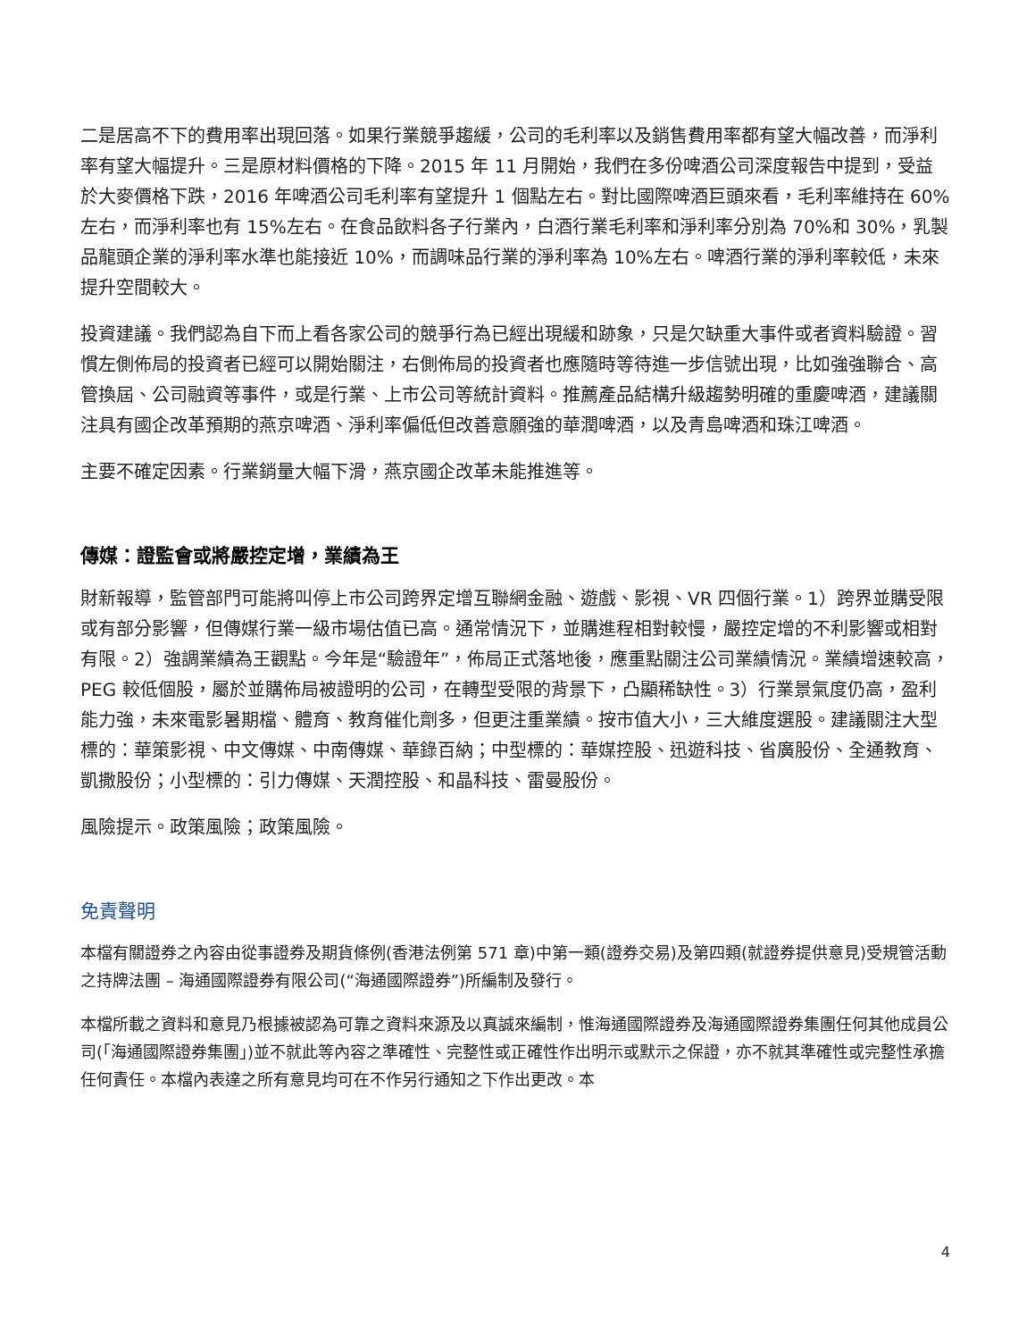二是居高不下的費用率出現回落。如果行業競爭趨緩，公司的毛利率以及銷售費用率都有望大幅改善，而淨利率有望大幅提升。三是原材料價格的下降。2015 年 11 月開始，我們在多份啤酒公司深度報告中提到，受益於大麥價格下跌，2016 年啤酒公司毛利率有望提升 1 個點左右。對比國際啤酒巨頭來看，毛利率維持在 60%左右，而淨利率也有 15%左右。在食品飲料各子行業內，白酒行業毛利率和淨利率分別為 70%和 30%，乳製品龍頭企業的淨利率水準也能接近 10%，而調味品行業的淨利率為 10%左右。啤酒行業的淨利率較低，未來提升空間較大。
投資建議。我們認為自下而上看各家公司的競爭行為已經出現緩和跡象，只是欠缺重大事件或者資料驗證。習慣左側佈局的投資者已經可以開始關注，右側佈局的投資者也應隨時等待進一步信號出現，比如強強聯合、高管換屆、公司融資等事件，或是行業、上市公司等統計資料。推薦產品結構升級趨勢明確的重慶啤酒，建議關注具有國企改革預期的燕京啤酒、淨利率偏低但改善意願強的華潤啤酒，以及青島啤酒和珠江啤酒。
主要不確定因素。行業銷量大幅下滑，燕京國企改革未能推進等。
傳媒：證監會或將嚴控定增，業績為王
財新報導，監管部門可能將叫停上市公司跨界定增互聯網金融、遊戲、影視、VR 四個行業。1）跨界並購受限或有部分影響，但傳媒行業一級市場估值已高。通常情況下，並購進程相對較慢，嚴控定增的不利影響或相對有限。2）強調業績為王觀點。今年是“驗證年”，佈局正式落地後，應重點關注公司業績情況。業績增速較高，PEG 較低個股，屬於並購佈局被證明的公司，在轉型受限的背景下，凸顯稀缺性。3）行業景氣度仍高，盈利能力強，未來電影暑期檔、體育、教育催化劑多，但更注重業績。按市值大小，三大維度選股。建議關注大型標的：華策影視、中文傳媒、中南傳媒、華錄百納；中型標的：華媒控股、迅遊科技、省廣股份、全通教育、凱撒股份；小型標的：引力傳媒、天潤控股、和晶科技、雷曼股份。
風險提示。政策風險；政策風險。
免責聲明
本檔有關證券之內容由從事證券及期貨條例(香港法例第 571 章)中第一類(證券交易)及第四類(就證券提供意見)受規管活動之持牌法團 – 海通國際證券有限公司(“海通國際證券”)所編制及發行。
本檔所載之資料和意見乃根據被認為可靠之資料來源及以真誠來編制，惟海通國際證券及海通國際證券集團任何其他成員公司(「海通國際證券集團」)並不就此等內容之準確性、完整性或正確性作出明示或默示之保證，亦不就其準確性或完整性承擔任何責任。本檔內表達之所有意見均可在不作另行通知之下作出更改。本
4